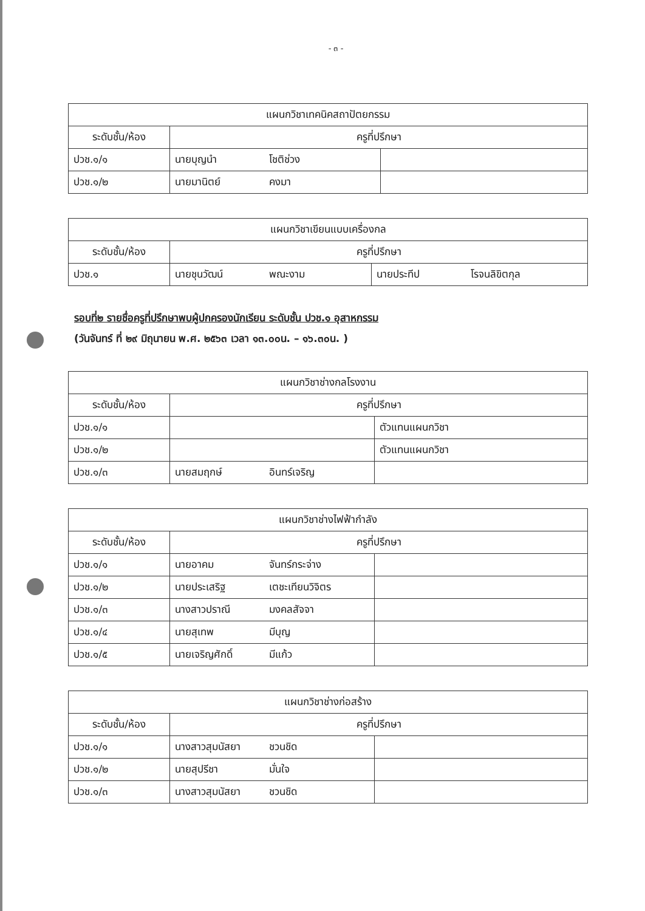- ๓ -
| แผนกวิชาเทคนิคสถาปัตยกรรม | | |
| --- | --- | --- |
| ระดับชั้น/ห้อง | ครูที่ปรึกษา | |
| ปวช.๑/๑ | นายบุญนำ โชติช่วง | |
| ปวช.๑/๒ | นายมานิตย์ คงมา | |
| แผนกวิชาเขียนแบบเครื่องกล | | |
| --- | --- | --- |
| ระดับชั้น/ห้อง | ครูที่ปรึกษา | |
| ปวช.๑ | นายชุนวัฒน์ พณะงาม | นายประทีป โรจนลิขิตกุล |
รอบที่๒ รายชื่อครูที่ปรึกษาพบผู้ปกครองนักเรียน ระดับชั้น ปวช.๑ อุสาหกรรม
(วันจันทร์ ที่ ๒๙ มิถุนายน พ.ศ. ๒๕๖๓ เวลา ๑๓.๐๐น. – ๑๖.๓๐น. )
| แผนกวิชาช่างกลโรงงาน | | |
| --- | --- | --- |
| ระดับชั้น/ห้อง | ครูที่ปรึกษา | |
| ปวช.๑/๑ | | ตัวแทนแผนกวิชา |
| ปวช.๑/๒ | | ตัวแทนแผนกวิชา |
| ปวช.๑/๓ | นายสมฤกษ์ อินทร์เจริญ | |
| แผนกวิชาช่างไฟฟ้ากำลัง | | |
| --- | --- | --- |
| ระดับชั้น/ห้อง | ครูที่ปรึกษา | |
| ปวช.๑/๑ | นายอาคม จันทร์กระจ่าง | |
| ปวช.๑/๒ | นายประเสริฐ เตชะเทียนวิจิตร | |
| ปวช.๑/๓ | นางสาวปราณี มงคลสัจจา | |
| ปวช.๑/๔ | นายสุเทพ มีบุญ | |
| ปวช.๑/๕ | นายเจริญศักดิ์ มีแก้ว | |
| แผนกวิชาช่างก่อสร้าง | | |
| --- | --- | --- |
| ระดับชั้น/ห้อง | ครูที่ปรึกษา | |
| ปวช.๑/๑ | นางสาวสุมนัสยา ชวนชิด | |
| ปวช.๑/๒ | นายสุปรีชา มั่นใจ | |
| ปวช.๑/๓ | นางสาวสุมนัสยา ชวนชิด | |